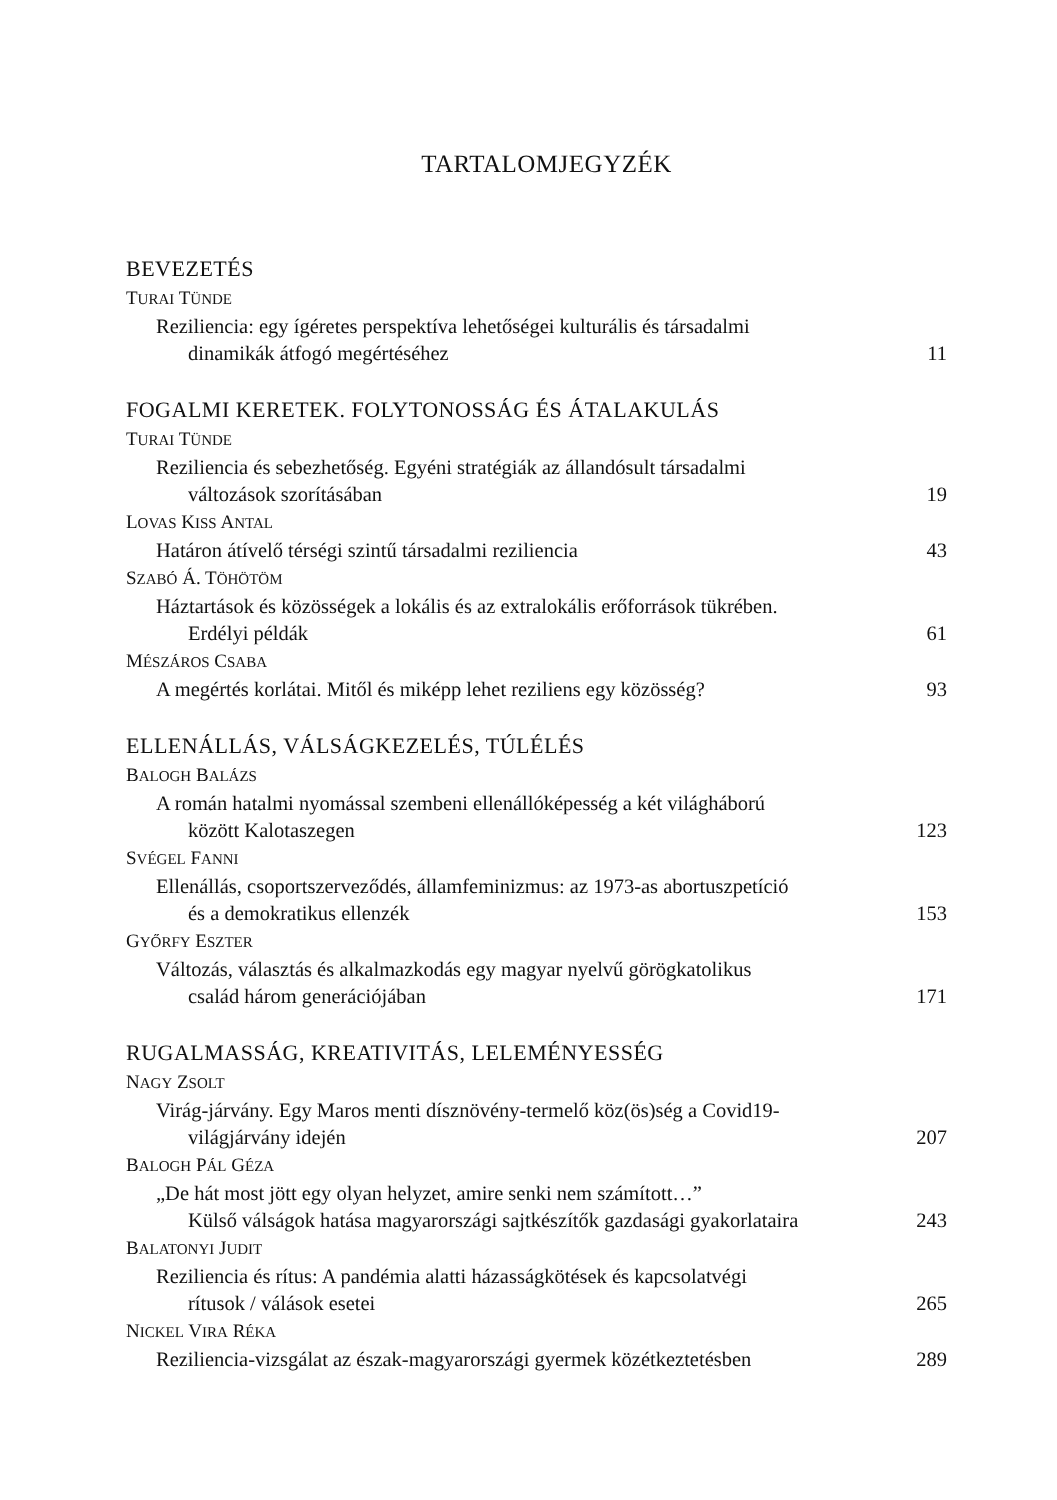TARTALOMJEGYZÉK
BEVEZETÉS
TURAI TÜNDE
Reziliencia: egy ígéretes perspektíva lehetőségei kulturális és társadalmi
dinamikák átfogó megértéséhez
11
FOGALMI KERETEK. FOLYTONOSSÁG ÉS ÁTALAKULÁS
TURAI TÜNDE
Reziliencia és sebezhetőség. Egyéni stratégiák az állandósult társadalmi
változások szorításában
19
LOVAS KISS ANTAL
Határon átívelő térségi szintű társadalmi reziliencia
43
SZABÓ Á. TÖHÖTÖM
Háztartások és közösségek a lokális és az extralokális erőforrások tükrében.
Erdélyi példák
61
MÉSZÁROS CSABA
A megértés korlátai. Mitől és miképp lehet reziliens egy közösség?
93
ELLENÁLLÁS, VÁLSÁGKEZELÉS, TÚLÉLÉS
BALOGH BALÁZS
A román hatalmi nyomással szembeni ellenállóképesség a két világháború
között Kalotaszegen
123
SVÉGEL FANNI
Ellenállás, csoportszerveződés, államfeminizmus: az 1973-as abortuszpetíció
és a demokratikus ellenzék
153
GYŐRFY ESZTER
Változás, választás és alkalmazkodás egy magyar nyelvű görögkatolikus
család három generációjában
171
RUGALMASSÁG, KREATIVITÁS, LELEMÉNYESSÉG
NAGY ZSOLT
Virág-járvány. Egy Maros menti dísznövény-termelő köz(ös)ség a Covid19-
világjárvány idején
207
BALOGH PÁL GÉZA
„De hát most jött egy olyan helyzet, amire senki nem számított…”
Külső válságok hatása magyarországi sajtkészítők gazdasági gyakorlataira
243
BALATONYI JUDIT
Reziliencia és rítus: A pandémia alatti házasságkötések és kapcsolatvégi
rítusok / válások esetei
265
NICKEL VIRA RÉKA
Reziliencia-vizsgálat az észak-magyarországi gyermek közétkeztetésben
289